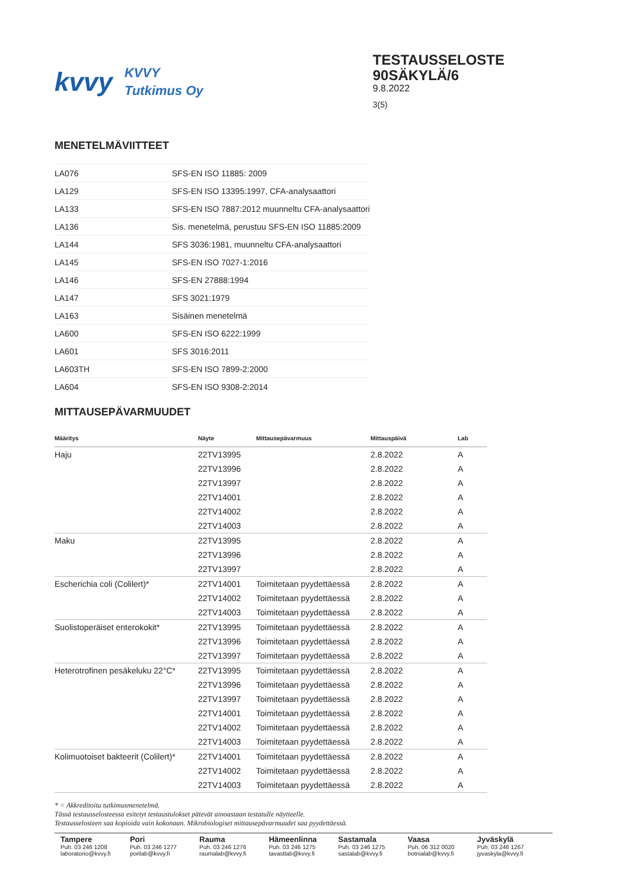kvvy
KVVY
Tutkimus Oy
TESTAUSSELOSTE
90SÄKYLÄ/6
9.8.2022
3(5)
MENETELMÄVIITTEET
| LA076 | SFS-EN ISO 11885: 2009 |
| LA129 | SFS-EN ISO 13395:1997, CFA-analysaattori |
| LA133 | SFS-EN ISO 7887:2012 muunneltu CFA-analysaattori |
| LA136 | Sis. menetelmä, perustuu SFS-EN ISO 11885:2009 |
| LA144 | SFS 3036:1981, muunneltu CFA-analysaattori |
| LA145 | SFS-EN ISO 7027-1:2016 |
| LA146 | SFS-EN 27888:1994 |
| LA147 | SFS 3021:1979 |
| LA163 | Sisäinen menetelmä |
| LA600 | SFS-EN ISO 6222:1999 |
| LA601 | SFS 3016:2011 |
| LA603TH | SFS-EN ISO 7899-2:2000 |
| LA604 | SFS-EN ISO 9308-2:2014 |
MITTAUSEPÄVARMUUDET
| Määritys | Näyte | Mittausepävarmuus | Mittauspäivä | Lab |
| --- | --- | --- | --- | --- |
| Haju | 22TV13995 | | 2.8.2022 | A |
| | 22TV13996 | | 2.8.2022 | A |
| | 22TV13997 | | 2.8.2022 | A |
| | 22TV14001 | | 2.8.2022 | A |
| | 22TV14002 | | 2.8.2022 | A |
| | 22TV14003 | | 2.8.2022 | A |
| Maku | 22TV13995 | | 2.8.2022 | A |
| | 22TV13996 | | 2.8.2022 | A |
| | 22TV13997 | | 2.8.2022 | A |
| Escherichia coli (Colilert)* | 22TV14001 | Toimitetaan pyydettäessä | 2.8.2022 | A |
| | 22TV14002 | Toimitetaan pyydettäessä | 2.8.2022 | A |
| | 22TV14003 | Toimitetaan pyydettäessä | 2.8.2022 | A |
| Suolistoperäiset enterokokit* | 22TV13995 | Toimitetaan pyydettäessä | 2.8.2022 | A |
| | 22TV13996 | Toimitetaan pyydettäessä | 2.8.2022 | A |
| | 22TV13997 | Toimitetaan pyydettäessä | 2.8.2022 | A |
| Heterotrofinen pesäkeluku 22°C* | 22TV13995 | Toimitetaan pyydettäessä | 2.8.2022 | A |
| | 22TV13996 | Toimitetaan pyydettäessä | 2.8.2022 | A |
| | 22TV13997 | Toimitetaan pyydettäessä | 2.8.2022 | A |
| | 22TV14001 | Toimitetaan pyydettäessä | 2.8.2022 | A |
| | 22TV14002 | Toimitetaan pyydettäessä | 2.8.2022 | A |
| | 22TV14003 | Toimitetaan pyydettäessä | 2.8.2022 | A |
| Kolimuotoiset bakteerit (Colilert)* | 22TV14001 | Toimitetaan pyydettäessä | 2.8.2022 | A |
| | 22TV14002 | Toimitetaan pyydettäessä | 2.8.2022 | A |
| | 22TV14003 | Toimitetaan pyydettäessä | 2.8.2022 | A |
* = Akkreditoitu tutkimusmenetelmä.
Tässä testausselosteessa esitetyt testaustulokset pätevät ainoastaan testatulle näytteelle.
Testausselosteen saa kopioida vain kokonaan. Mikrobiologiset mittausepävarmuudet saa pyydettäessä.
Tampere
Puh. 03 246 1208
laboratorio@kvvy.fi
Pori
Puh. 03 246 1277
porilab@kvvy.fi
Rauma
Puh. 03 246 1276
raumalab@kvvy.fi
Hämeenlinna
Puh. 03 246 1275
tavastlab@kvvy.fi
Sastamala
Puh. 03 246 1275
sastalab@kvvy.fi
Vaasa
Puh. 06 312 0020
botnialab@kvvy.fi
Jyväskylä
Puh. 03 246 1267
jyvaskyla@kvvy.fi